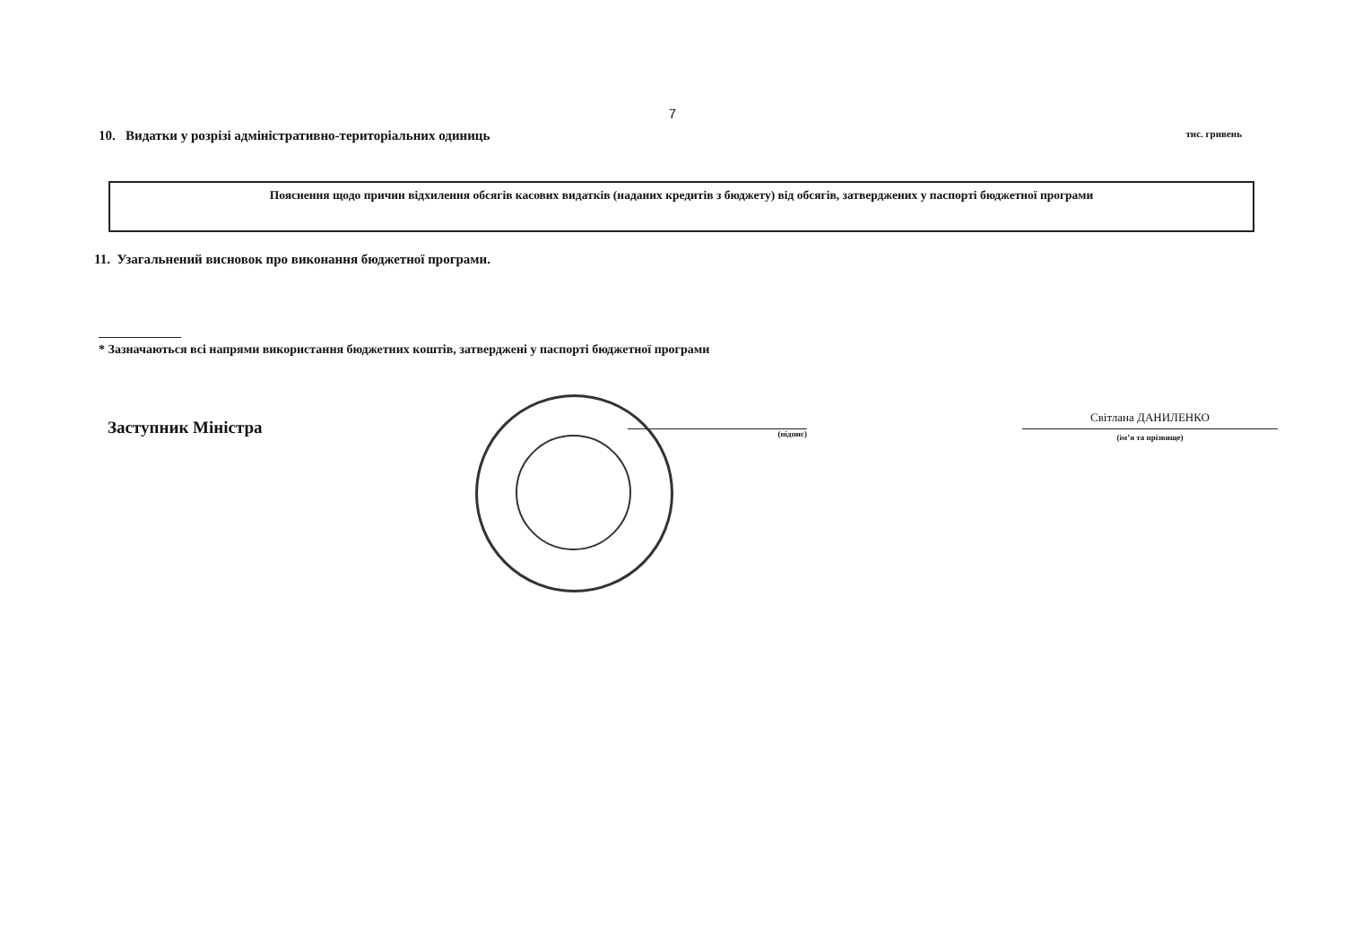7
10. Видатки у розрізі адміністративно-територіальних одиниць тис. гривень
| Пояснення щодо причин відхилення обсягів касових видатків (наданих кредитів з бюджету) від обсягів, затверджених у паспорті бюджетної програми |
11. Узагальнений висновок про виконання бюджетної програми.
* Зазначаються всі напрями використання бюджетних коштів, затверджені у паспорті бюджетної програми
Заступник Міністра
(підпис)
Світлана ДАНИЛЕНКО
(ім’я та прізвище)